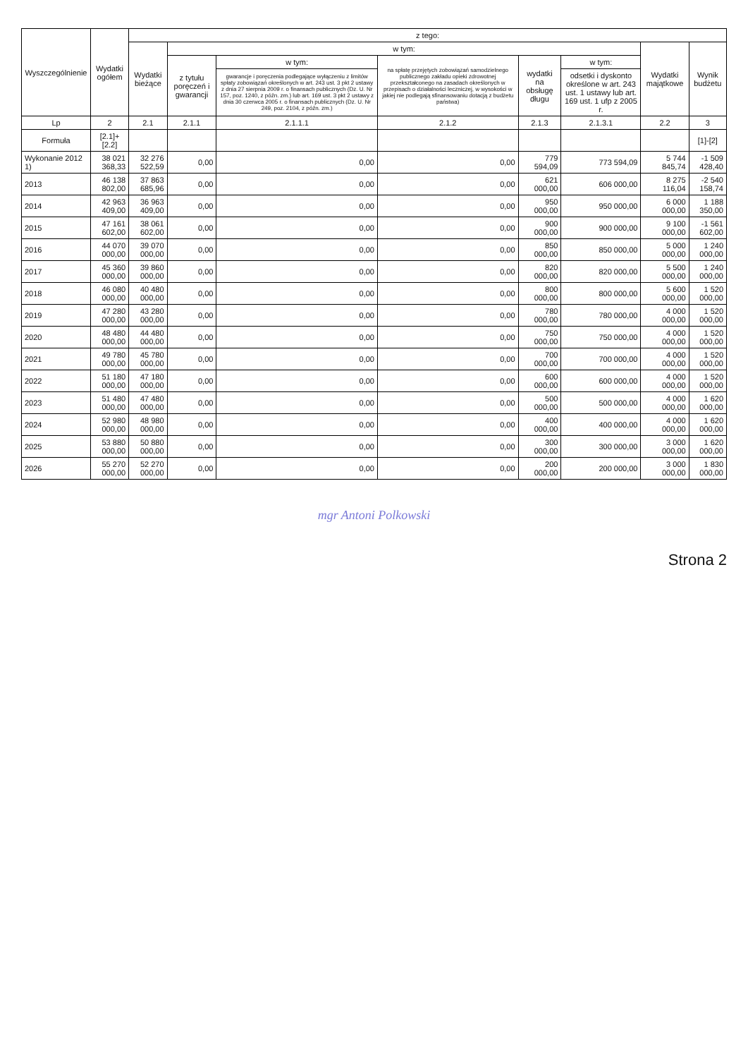| Wyszczególnienie | Wydatki ogółem | z tego: | | | | | | | |
| --- | --- | --- | --- | --- | --- | --- | --- | --- | --- |
| | | Wydatki bieżące | w tym: | | | | | Wydatki majątkowe | Wynik budżetu |
| | | | z tytułu poręczeń i gwarancji | w tym: | na spłatę przejętych zobowiązań samodzielnego publicznego zakładu opieki zdrowotnej przekształconego na zasadach określonych w przepisach o działalności leczniczej, w wysokości w jakiej nie podlegają sfinansowaniu dotacją z budżetu państwa) | wydatki na obsługę długu | w tym: | | |
| | | | | gwarancje i poręczenia podlegające wyłączeniu z limitów spłaty zobowiązań określonych w art. 243 ust. 3 pkt 2 ustawy z dnia 27 sierpnia 2009 r. o finansach publicznych (Dz. U. Nr 157, poz. 1240, z późn. zm.) lub art. 169 ust. 3 pkt 2 ustawy z dnia 30 czerwca 2005 r. o finansach publicznych (Dz. U. Nr 249, poz. 2104, z późn. zm.) | | | odsetki i dyskonto określone w art. 243 ust. 1 ustawy lub art. 169 ust. 1 ufp z 2005 r. | | |
| Lp | 2 | 2.1 | 2.1.1 | 2.1.1.1 | 2.1.2 | 2.1.3 | 2.1.3.1 | 2.2 | 3 |
| Formuła | [2.1]+[2.2] | | | | | | | | [1]-[2] |
| Wykonanie 2012 1) | 38 021 368,33 | 32 276 522,59 | 0,00 | 0,00 | 0,00 | 779 594,09 | 773 594,09 | 5 744 845,74 | -1 509 428,40 |
| 2013 | 46 138 802,00 | 37 863 685,96 | 0,00 | 0,00 | 0,00 | 621 000,00 | 606 000,00 | 8 275 116,04 | -2 540 158,74 |
| 2014 | 42 963 409,00 | 36 963 409,00 | 0,00 | 0,00 | 0,00 | 950 000,00 | 950 000,00 | 6 000 000,00 | 1 188 350,00 |
| 2015 | 47 161 602,00 | 38 061 602,00 | 0,00 | 0,00 | 0,00 | 900 000,00 | 900 000,00 | 9 100 000,00 | -1 561 602,00 |
| 2016 | 44 070 000,00 | 39 070 000,00 | 0,00 | 0,00 | 0,00 | 850 000,00 | 850 000,00 | 5 000 000,00 | 1 240 000,00 |
| 2017 | 45 360 000,00 | 39 860 000,00 | 0,00 | 0,00 | 0,00 | 820 000,00 | 820 000,00 | 5 500 000,00 | 1 240 000,00 |
| 2018 | 46 080 000,00 | 40 480 000,00 | 0,00 | 0,00 | 0,00 | 800 000,00 | 800 000,00 | 5 600 000,00 | 1 520 000,00 |
| 2019 | 47 280 000,00 | 43 280 000,00 | 0,00 | 0,00 | 0,00 | 780 000,00 | 780 000,00 | 4 000 000,00 | 1 520 000,00 |
| 2020 | 48 480 000,00 | 44 480 000,00 | 0,00 | 0,00 | 0,00 | 750 000,00 | 750 000,00 | 4 000 000,00 | 1 520 000,00 |
| 2021 | 49 780 000,00 | 45 780 000,00 | 0,00 | 0,00 | 0,00 | 700 000,00 | 700 000,00 | 4 000 000,00 | 1 520 000,00 |
| 2022 | 51 180 000,00 | 47 180 000,00 | 0,00 | 0,00 | 0,00 | 600 000,00 | 600 000,00 | 4 000 000,00 | 1 520 000,00 |
| 2023 | 51 480 000,00 | 47 480 000,00 | 0,00 | 0,00 | 0,00 | 500 000,00 | 500 000,00 | 4 000 000,00 | 1 620 000,00 |
| 2024 | 52 980 000,00 | 48 980 000,00 | 0,00 | 0,00 | 0,00 | 400 000,00 | 400 000,00 | 4 000 000,00 | 1 620 000,00 |
| 2025 | 53 880 000,00 | 50 880 000,00 | 0,00 | 0,00 | 0,00 | 300 000,00 | 300 000,00 | 3 000 000,00 | 1 620 000,00 |
| 2026 | 55 270 000,00 | 52 270 000,00 | 0,00 | 0,00 | 0,00 | 200 000,00 | 200 000,00 | 3 000 000,00 | 1 830 000,00 |
mgr Antoni Polkowski
Strona 2